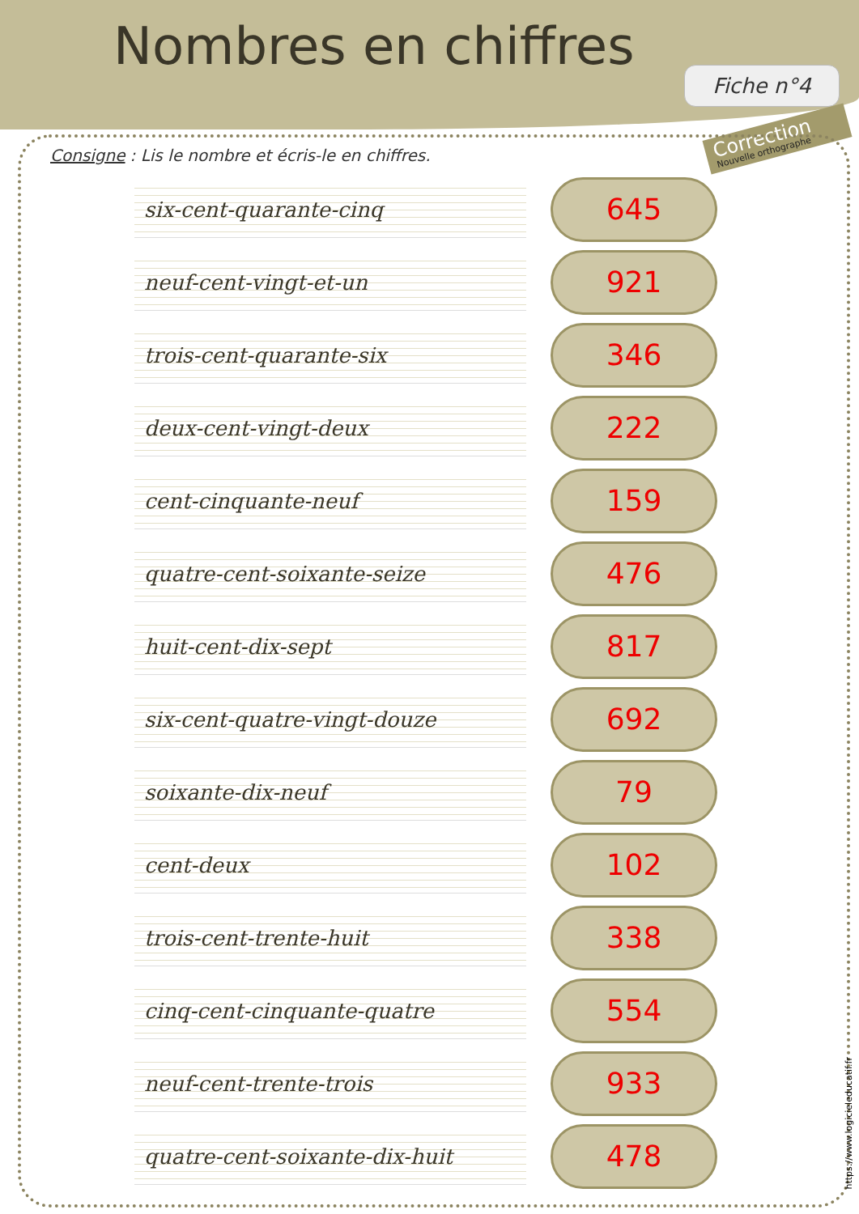Nombres en chiffres
Fiche n°4
Correction
Nouvelle orthographe
Consigne: Lis le nombre et écris-le en chiffres.
six-cent-quarante-cinq
645
neuf-cent-vingt-et-un
921
trois-cent-quarante-six
346
deux-cent-vingt-deux
222
cent-cinquante-neuf
159
quatre-cent-soixante-seize
476
huit-cent-dix-sept
817
six-cent-quatre-vingt-douze
692
soixante-dix-neuf
79
cent-deux
102
trois-cent-trente-huit
338
cinq-cent-cinquante-quatre
554
neuf-cent-trente-trois
933
quatre-cent-soixante-dix-huit
478
https://www.logicieleducatif.fr